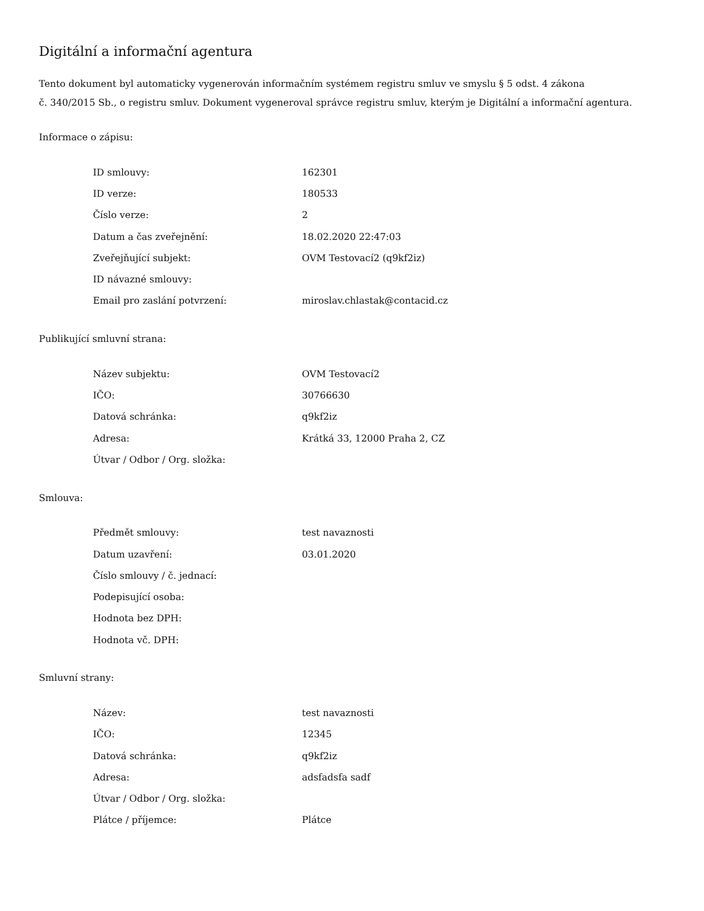Digitální a informační agentura
Tento dokument byl automaticky vygenerován informačním systémem registru smluv ve smyslu § 5 odst. 4 zákona
č. 340/2015 Sb., o registru smluv. Dokument vygeneroval správce registru smluv, kterým je Digitální a informační agentura.
Informace o zápisu:
| ID smlouvy: | 162301 |
| ID verze: | 180533 |
| Číslo verze: | 2 |
| Datum a čas zveřejnění: | 18.02.2020 22:47:03 |
| Zveřejňující subjekt: | OVM Testovací2 (q9kf2iz) |
| ID návazné smlouvy: | |
| Email pro zaslání potvrzení: | miroslav.chlastak@contacid.cz |
Publikující smluvní strana:
| Název subjektu: | OVM Testovací2 |
| IČO: | 30766630 |
| Datová schránka: | q9kf2iz |
| Adresa: | Krátká 33, 12000 Praha 2, CZ |
| Útvar / Odbor / Org. složka: | |
Smlouva:
| Předmět smlouvy: | test navaznosti |
| Datum uzavření: | 03.01.2020 |
| Číslo smlouvy / č. jednací: | |
| Podepisující osoba: | |
| Hodnota bez DPH: | |
| Hodnota vč. DPH: | |
Smluvní strany:
| Název: | test navaznosti |
| IČO: | 12345 |
| Datová schránka: | q9kf2iz |
| Adresa: | adsfadsfa sadf |
| Útvar / Odbor / Org. složka: | |
| Plátce / příjemce: | Plátce |